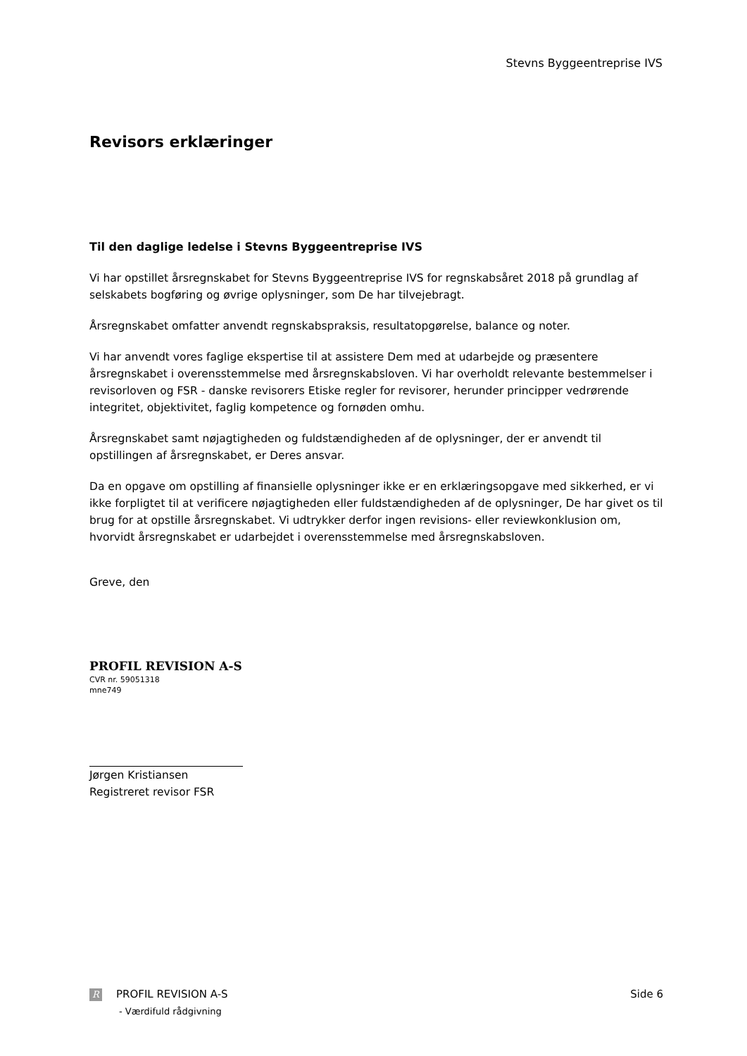Stevns Byggeentreprise IVS
Revisors erklæringer
Til den daglige ledelse i Stevns Byggeentreprise IVS
Vi har opstillet årsregnskabet for Stevns Byggeentreprise IVS for regnskabsåret 2018 på grundlag af selskabets bogføring og øvrige oplysninger, som De har tilvejebragt.
Årsregnskabet omfatter anvendt regnskabspraksis, resultatopgørelse, balance og noter.
Vi har anvendt vores faglige ekspertise til at assistere Dem med at udarbejde og præsentere årsregnskabet i overensstemmelse med årsregnskabsloven. Vi har overholdt relevante bestemmelser i revisorloven og FSR - danske revisorers Etiske regler for revisorer, herunder principper vedrørende integritet, objektivitet, faglig kompetence og fornøden omhu.
Årsregnskabet samt nøjagtigheden og fuldstændigheden af de oplysninger, der er anvendt til opstillingen af årsregnskabet, er Deres ansvar.
Da en opgave om opstilling af finansielle oplysninger ikke er en erklæringsopgave med sikkerhed, er vi ikke forpligtet til at verificere nøjagtigheden eller fuldstændigheden af de oplysninger, De har givet os til brug for at opstille årsregnskabet. Vi udtrykker derfor ingen revisions- eller reviewkonklusion om, hvorvidt årsregnskabet er udarbejdet i overensstemmelse med årsregnskabsloven.
Greve, den
PROFIL REVISION A-S
CVR nr. 59051318
mne749
Jørgen Kristiansen
Registreret revisor FSR
R PROFIL REVISION A-S
- Værdifuld rådgivning
Side 6